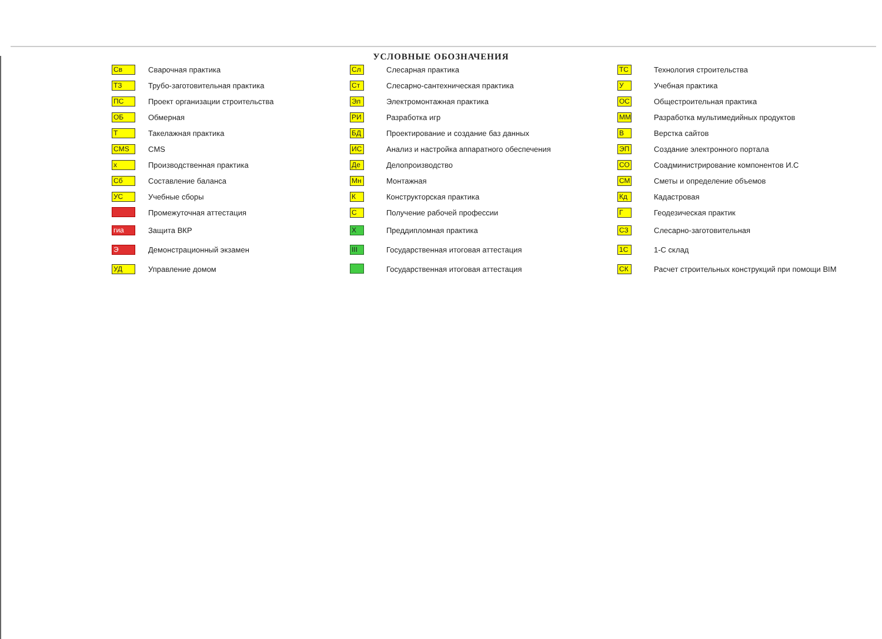УСЛОВНЫЕ ОБОЗНАЧЕНИЯ
| Св | Сварочная практика |
| ТЗ | Трубо-заготовительная практика |
| ПС | Проект организации строительства |
| ОБ | Обмерная |
| Т | Такелажная практика |
| CMS | CMS |
| х | Производственная практика |
| Сб | Составление баланса |
| УС | Учебные сборы |
| | Промежуточная аттестация |
| гиа | Защита ВКР |
| Э | Демонстрационный экзамен |
| УД | Управление домом |
| Сл | Слесарная практика |
| Ст | Слесарно-сантехническая практика |
| Эл | Электромонтажная практика |
| РИ | Разработка игр |
| БД | Проектирование и создание баз данных |
| ИС | Анализ и настройка аппаратного обеспечения |
| Де | Делопроизводство |
| Мн | Монтажная |
| К | Конструкторская практика |
| С | Получение рабочей профессии |
| Х | Преддипломная практика |
| III | Государственная итоговая аттестация |
| | Государственная итоговая аттестация |
| ТС | Технология строительства |
| У | Учебная практика |
| ОС | Общестроительная практика |
| ММ | Разработка мультимедийных продуктов |
| В | Верстка сайтов |
| ЭП | Создание электронного портала |
| СО | Соадминистрирование компонентов И.С |
| СМ | Сметы и определение объемов |
| Кд | Кадастровая |
| Г | Геодезическая практик |
| СЗ | Слесарно-заготовительная |
| 1С | 1-С склад |
| СК | Расчет строительных конструкций при помощи BIM |